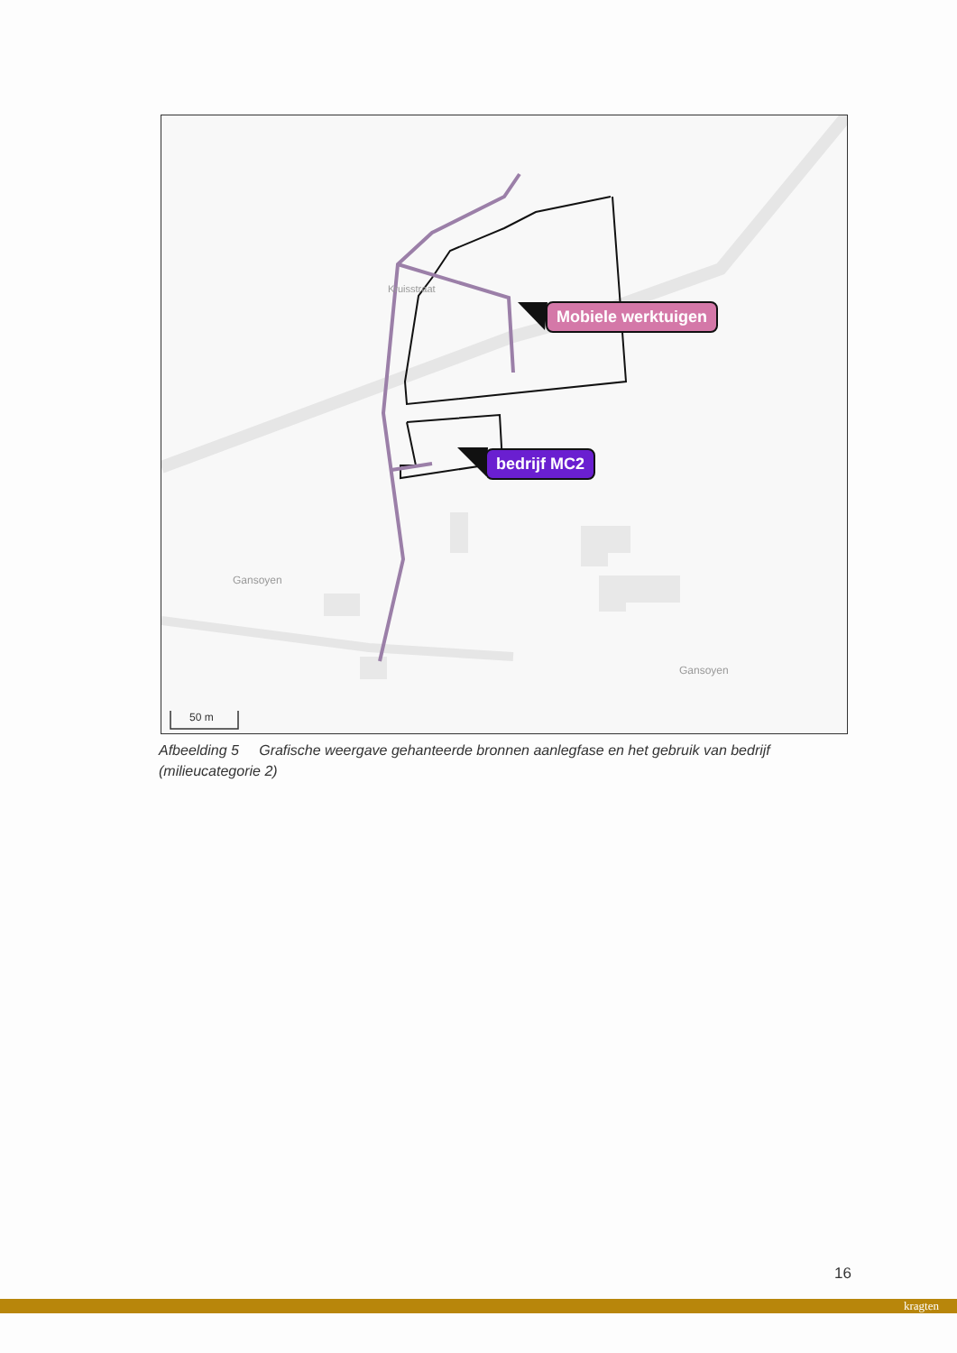Mobiele werktuigen
bedrijf MC2
50 m
Gansoyen
Gansoyen
Kruisstraat
Afbeelding 5 Grafische weergave gehanteerde bronnen aanlegfase en het gebruik van bedrijf (milieucategorie 2)
16
kragten